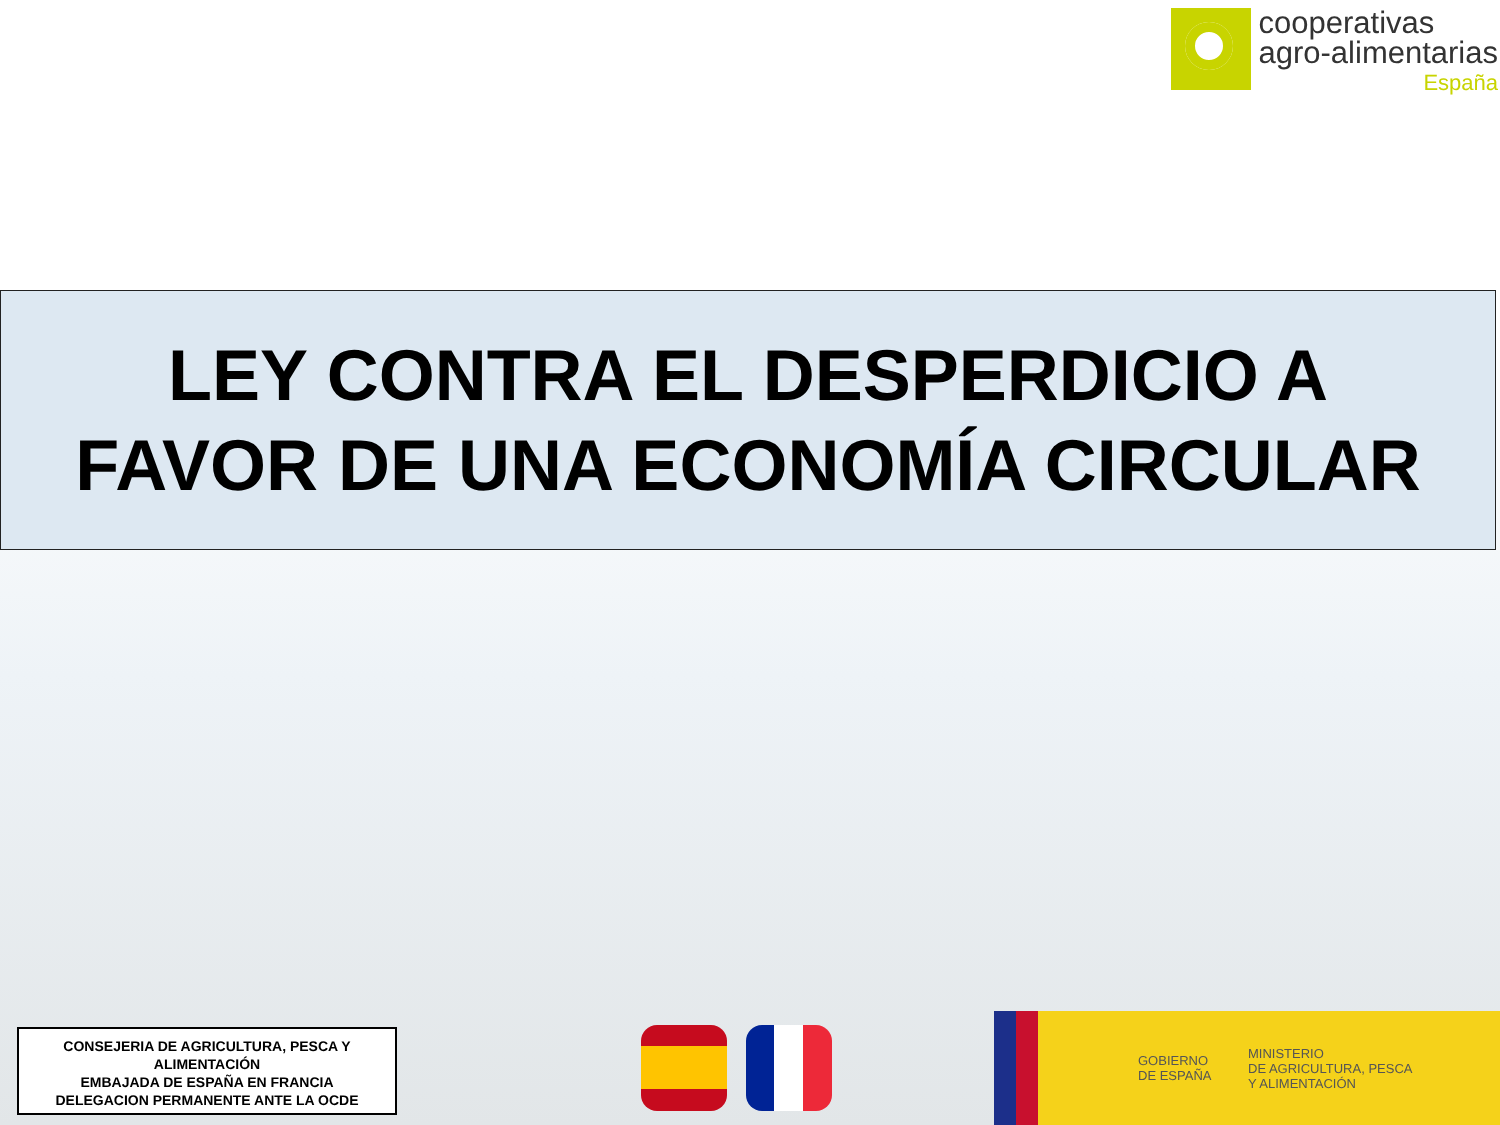cooperativas
agro-alimentarias
España
LEY CONTRA EL DESPERDICIO A
FAVOR DE UNA ECONOMÍA CIRCULAR
CONSEJERIA DE AGRICULTURA, PESCA Y
ALIMENTACIÓN
EMBAJADA DE ESPAÑA EN FRANCIA
DELEGACION PERMANENTE ANTE LA OCDE
GOBIERNO
DE ESPAÑA
MINISTERIO
DE AGRICULTURA, PESCA
Y ALIMENTACIÓN